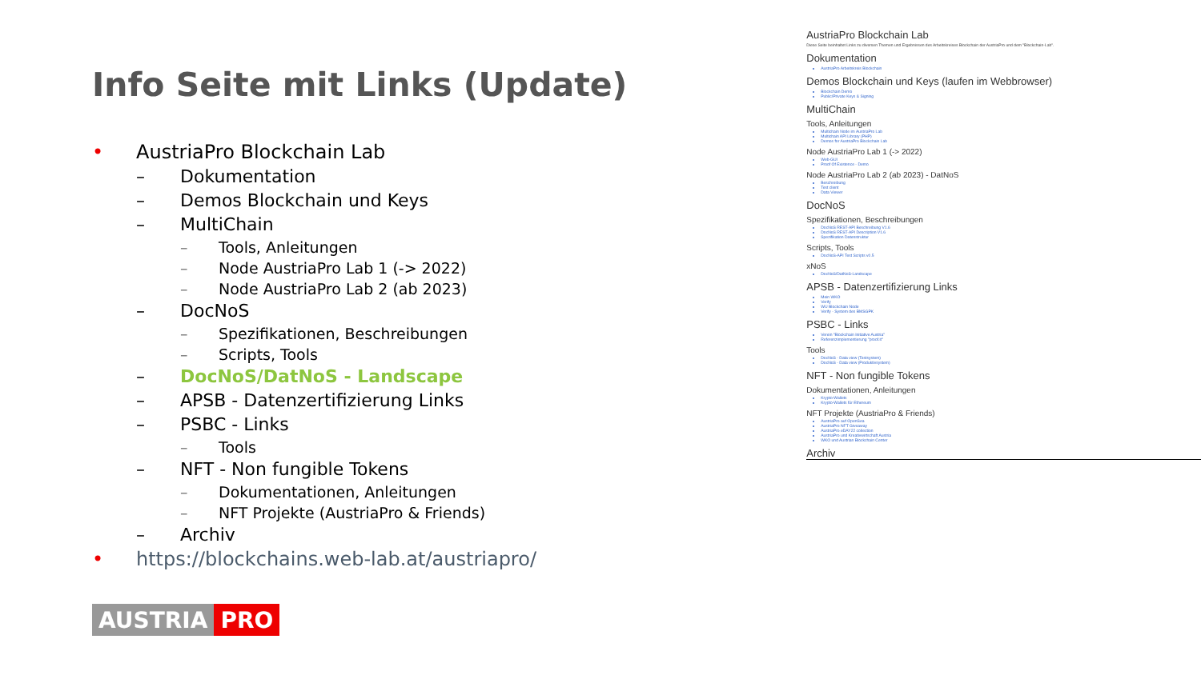Info Seite mit Links (Update)
• AustriaPro Blockchain Lab
– Dokumentation
– Demos Blockchain und Keys
– MultiChain
– Tools, Anleitungen
– Node AustriaPro Lab 1 (-> 2022)
– Node AustriaPro Lab 2 (ab 2023)
– DocNoS
– Spezifikationen, Beschreibungen
– Scripts, Tools
– DocNoS/DatNoS - Landscape
– APSB - Datenzertifizierung Links
– PSBC - Links
– Tools
– NFT - Non fungible Tokens
– Dokumentationen, Anleitungen
– NFT Projekte (AustriaPro & Friends)
– Archiv
• https://blockchains.web-lab.at/austriapro/
AUSTRIA PRO
AustriaPro Blockchain Lab
Diese Seite beinhaltet Links zu diversen Themen und Ergebnissen des Arbeitskreises Blockchain der AustriaPro und dem "Blockchain-Lab".
Dokumentation
AustriaPro Arbeitskreis Blockchain
Demos Blockchain und Keys (laufen im Webbrowser)
Blockchain Demo
Public/Private Keys & Signing
MultiChain
Tools, Anleitungen
Multichain Node im AustriaPro Lab
Multichain API Library (PHP)
Demos for AustriaPro Blockchain Lab
Node AustriaPro Lab 1 (-> 2022)
Web-GUI
Proof Of Existence - Demo
Node AustriaPro Lab 2 (ab 2023) - DatNoS
Beschreibung
Test client
Data Viewer
DocNoS
Spezifikationen, Beschreibungen
DocNoS REST-API Beschreibung V1.6
DocNoS REST-API Description V1.6
Spezifikation Datenstruktur
Scripts, Tools
DocNoS-API Test Scripts v0.5
xNoS
DocNoS/DatNoS-Landscape
APSB - Datenzertifizierung Links
Mein WKO
Verify
WU Blockchain Node
Verify - System des BMSGPK
PSBC - Links
Verein "Blockchain Initiative Austria"
Referenzimplementierung "proof.it"
Tools
DocNoS - Data view (Testsystem)
DocNoS - Data view (Produktivsystem)
NFT - Non fungible Tokens
Dokumentationen, Anleitungen
Krypto-Wallets
Krypto-Wallets für Ethereum
NFT Projekte (AustriaPro & Friends)
AustriaPro auf OpenSea
AustriaPro NFT Giveaway
AustriaPro eDAY22 collection
AustriaPro und Kreativwirtschaft Austria
WKO und Austrian Blockchain Center
Archiv